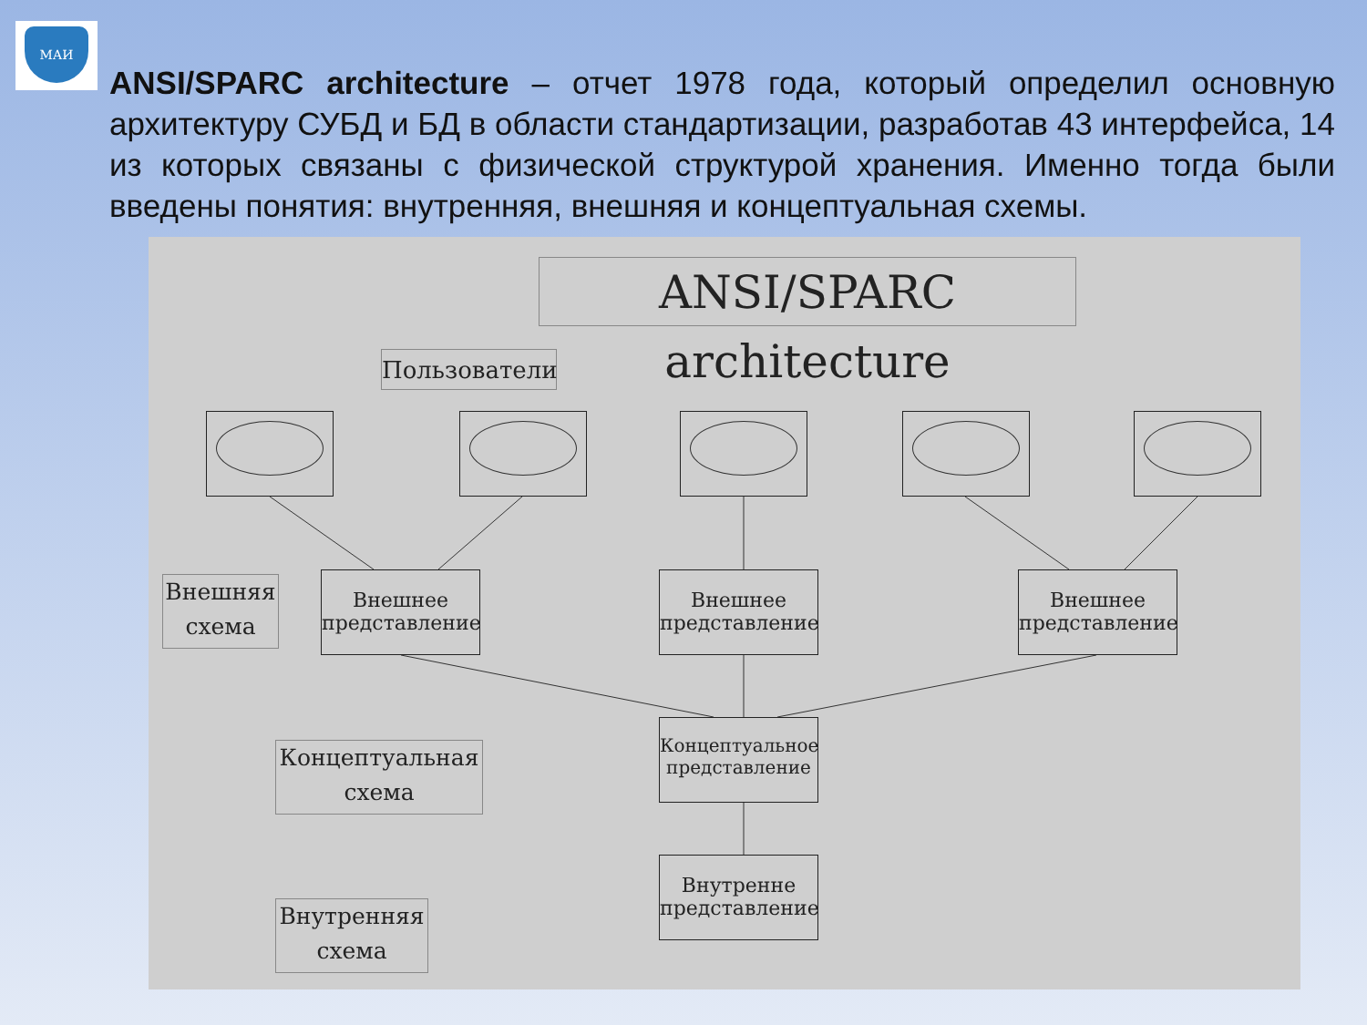МАИ
ANSI/SPARC architecture – отчет 1978 года, который определил основную архитектуру СУБД и БД в области стандартизации, разработав 43 интерфейса, 14 из которых связаны с физической структурой хранения. Именно тогда были введены понятия: внутренняя, внешняя и концептуальная схемы.
ANSI/SPARC architecture
Пользователи
Внешняя схема
Внешнее представление
Внешнее представление
Внешнее представление
Концептуальная схема
Концептуальное представление
Внутренняя схема
Внутренне представление